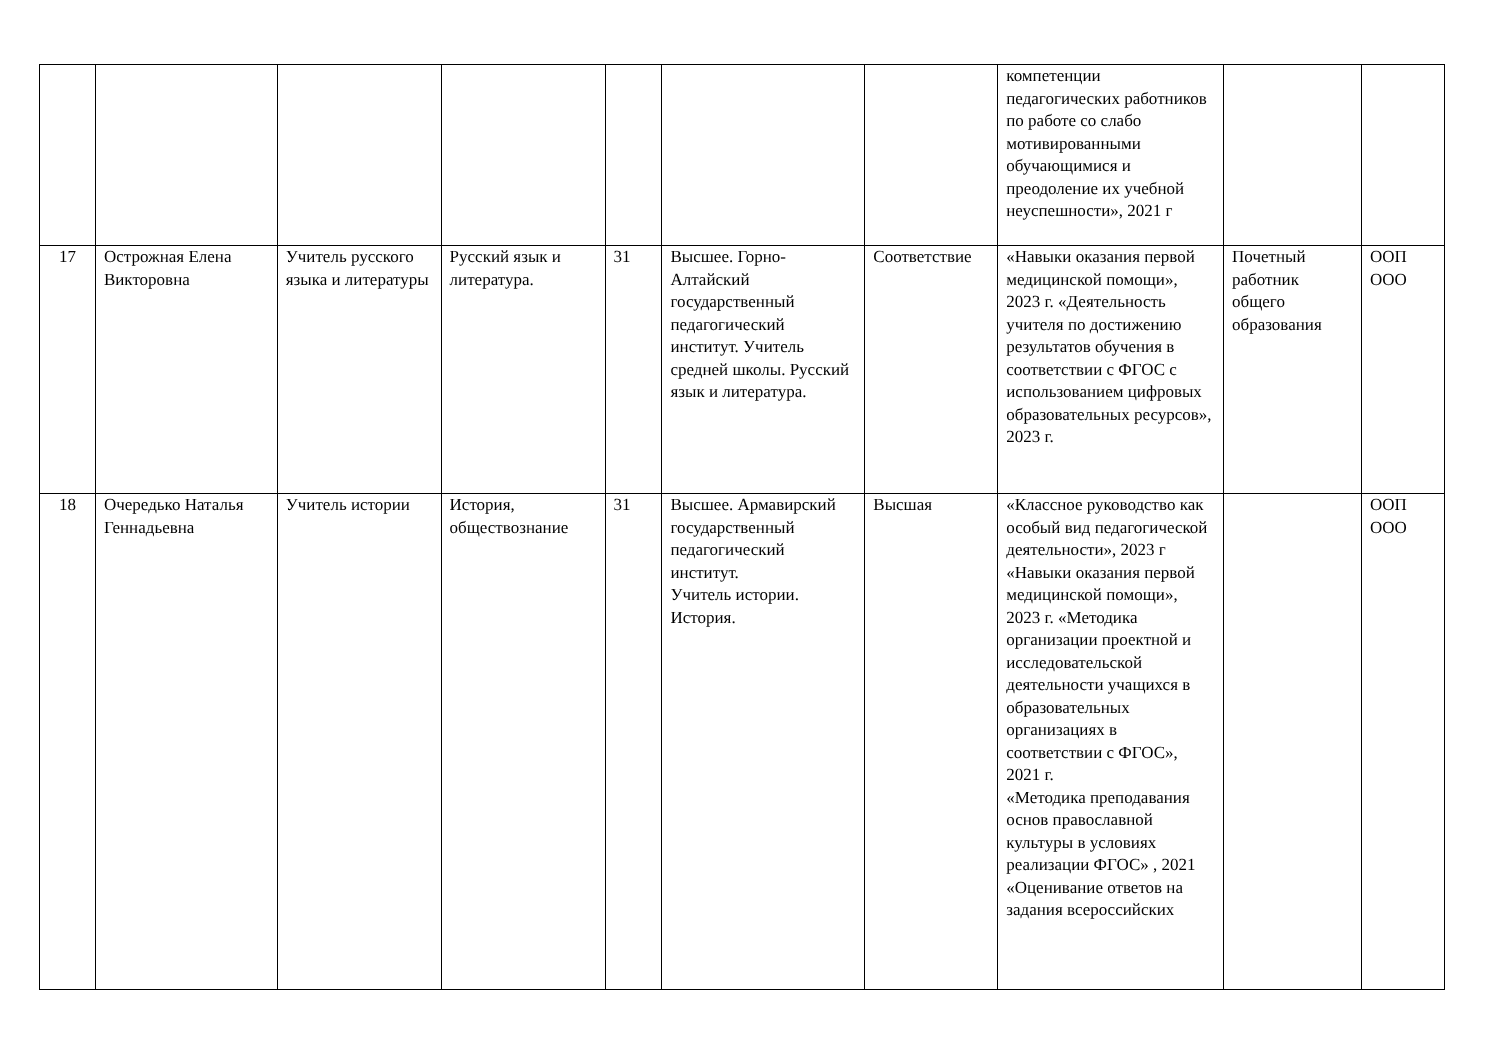| | | | | | | | компетенции педагогических работников по работе со слабо мотивированными обучающимися и преодоление их учебной неуспешности», 2021 г | | |
| 17 | Острожная Елена Викторовна | Учитель русского языка и литературы | Русский язык и литература. | 31 | Высшее. Горно-Алтайский государственный педагогический институт. Учитель средней школы. Русский язык и литература. | Соответствие | «Навыки оказания первой медицинской помощи», 2023 г. «Деятельность учителя по достижению результатов обучения в соответствии с ФГОС с использованием цифровых образовательных ресурсов», 2023 г. | Почетный работник общего образования | ООП ООО |
| 18 | Очередько Наталья Геннадьевна | Учитель истории | История, обществознание | 31 | Высшее. Армавирский государственный педагогический институт. Учитель истории. История. | Высшая | «Классное руководство как особый вид педагогической деятельности», 2023 г «Навыки оказания первой медицинской помощи», 2023 г. «Методика организации проектной и исследовательской деятельности учащихся в образовательных организациях в соответствии с ФГОС», 2021 г. «Методика преподавания основ православной культуры в условиях реализации ФГОС» , 2021 «Оценивание ответов на задания всероссийских | | ООП ООО |